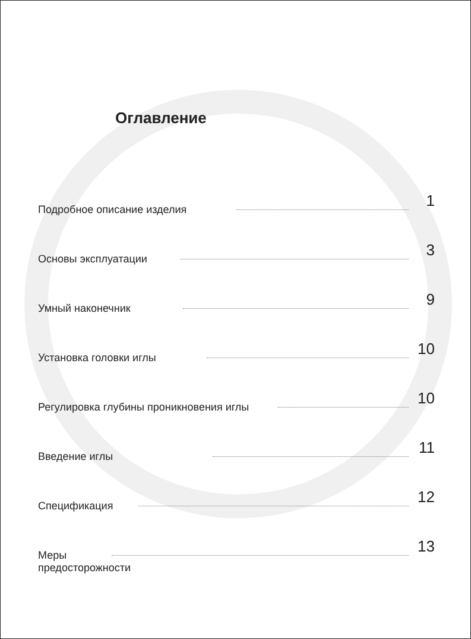Оглавление
Подробное описание изделия
1
Основы эксплуатации
3
Умный наконечник
9
Установка головки иглы
10
Регулировка глубины проникновения иглы
10
Введение иглы
11
Спецификация
12
Меры предосторожности
13